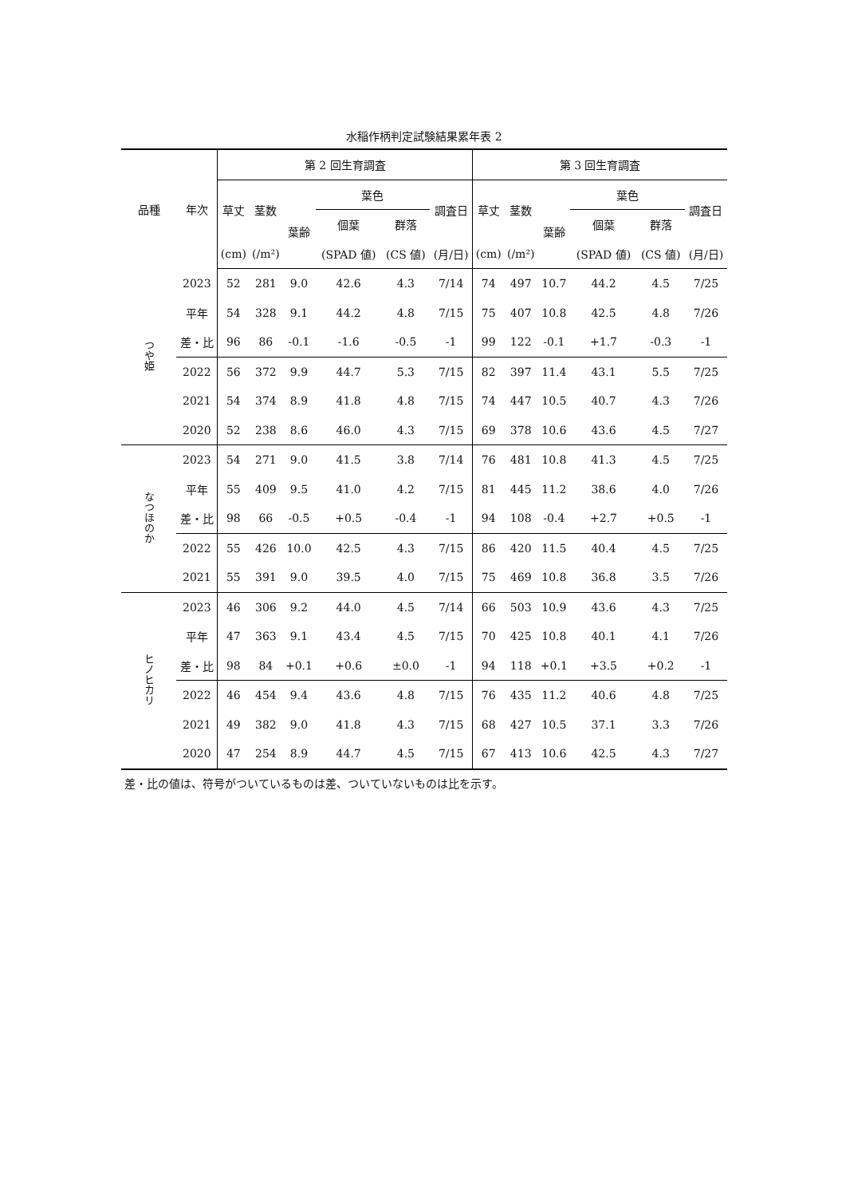水稲作柄判定試験結果累年表 2
| 品種 | 年次 | 第 2 回生育調査 | | | | | | 第 3 回生育調査 | | | | | |
| --- | --- | --- | --- | --- | --- | --- | --- | --- | --- | --- | --- | --- | --- |
| | | 草丈 | 茎数 | 葉齢 | 葉色 | | 調査日 | 草丈 | 茎数 | 葉齢 | 葉色 | | 調査日 |
| | | | | | 個葉 | 群落 | | | | | 個葉 | 群落 | |
| | | (cm) | (/m²) | | (SPAD 値) | (CS 値) | (月/日) | (cm) | (/m²) | | (SPAD 値) | (CS 値) | (月/日) |
| つや姫 | 2023 | 52 | 281 | 9.0 | 42.6 | 4.3 | 7/14 | 74 | 497 | 10.7 | 44.2 | 4.5 | 7/25 |
| | 平年 | 54 | 328 | 9.1 | 44.2 | 4.8 | 7/15 | 75 | 407 | 10.8 | 42.5 | 4.8 | 7/26 |
| | 差・比 | 96 | 86 | -0.1 | -1.6 | -0.5 | -1 | 99 | 122 | -0.1 | +1.7 | -0.3 | -1 |
| | 2022 | 56 | 372 | 9.9 | 44.7 | 5.3 | 7/15 | 82 | 397 | 11.4 | 43.1 | 5.5 | 7/25 |
| | 2021 | 54 | 374 | 8.9 | 41.8 | 4.8 | 7/15 | 74 | 447 | 10.5 | 40.7 | 4.3 | 7/26 |
| | 2020 | 52 | 238 | 8.6 | 46.0 | 4.3 | 7/15 | 69 | 378 | 10.6 | 43.6 | 4.5 | 7/27 |
| なつほのか | 2023 | 54 | 271 | 9.0 | 41.5 | 3.8 | 7/14 | 76 | 481 | 10.8 | 41.3 | 4.5 | 7/25 |
| | 平年 | 55 | 409 | 9.5 | 41.0 | 4.2 | 7/15 | 81 | 445 | 11.2 | 38.6 | 4.0 | 7/26 |
| | 差・比 | 98 | 66 | -0.5 | +0.5 | -0.4 | -1 | 94 | 108 | -0.4 | +2.7 | +0.5 | -1 |
| | 2022 | 55 | 426 | 10.0 | 42.5 | 4.3 | 7/15 | 86 | 420 | 11.5 | 40.4 | 4.5 | 7/25 |
| | 2021 | 55 | 391 | 9.0 | 39.5 | 4.0 | 7/15 | 75 | 469 | 10.8 | 36.8 | 3.5 | 7/26 |
| ヒノヒカリ | 2023 | 46 | 306 | 9.2 | 44.0 | 4.5 | 7/14 | 66 | 503 | 10.9 | 43.6 | 4.3 | 7/25 |
| | 平年 | 47 | 363 | 9.1 | 43.4 | 4.5 | 7/15 | 70 | 425 | 10.8 | 40.1 | 4.1 | 7/26 |
| | 差・比 | 98 | 84 | +0.1 | +0.6 | ±0.0 | -1 | 94 | 118 | +0.1 | +3.5 | +0.2 | -1 |
| | 2022 | 46 | 454 | 9.4 | 43.6 | 4.8 | 7/15 | 76 | 435 | 11.2 | 40.6 | 4.8 | 7/25 |
| | 2021 | 49 | 382 | 9.0 | 41.8 | 4.3 | 7/15 | 68 | 427 | 10.5 | 37.1 | 3.3 | 7/26 |
| | 2020 | 47 | 254 | 8.9 | 44.7 | 4.5 | 7/15 | 67 | 413 | 10.6 | 42.5 | 4.3 | 7/27 |
差・比の値は、符号がついているものは差、ついていないものは比を示す。